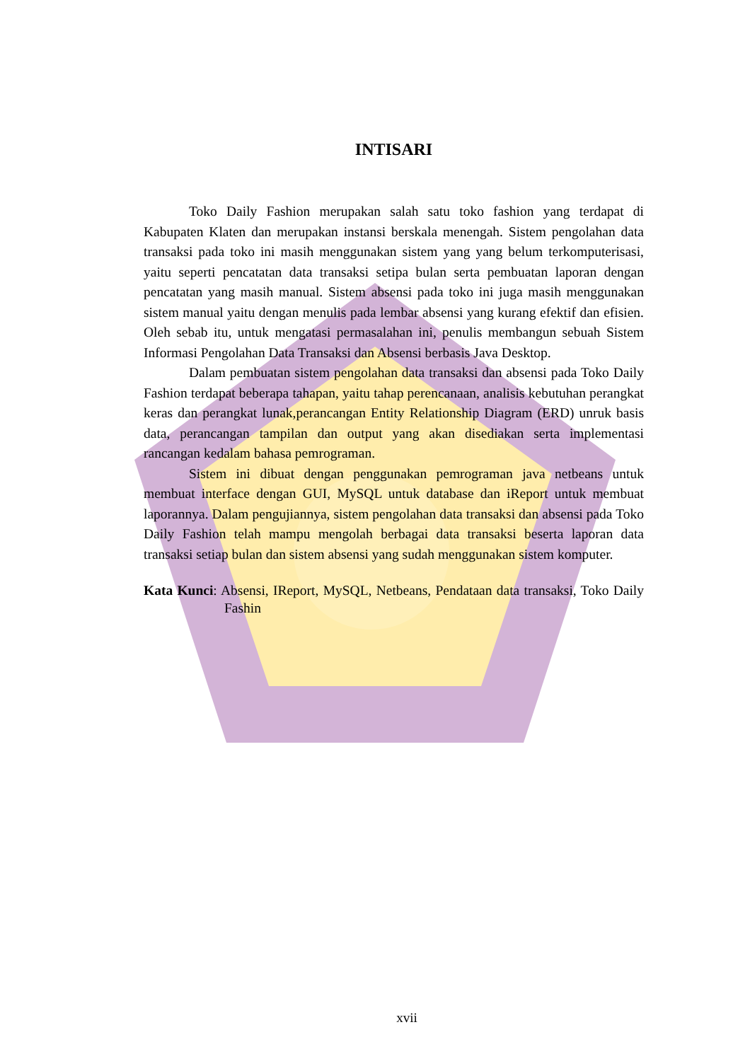INTISARI
Toko Daily Fashion merupakan salah satu toko fashion yang terdapat di Kabupaten Klaten dan merupakan instansi berskala menengah. Sistem pengolahan data transaksi pada toko ini masih menggunakan sistem yang yang belum terkomputerisasi, yaitu seperti pencatatan data transaksi setipa bulan serta pembuatan laporan dengan pencatatan yang masih manual. Sistem absensi pada toko ini juga masih menggunakan sistem manual yaitu dengan menulis pada lembar absensi yang kurang efektif dan efisien. Oleh sebab itu, untuk mengatasi permasalahan ini, penulis membangun sebuah Sistem Informasi Pengolahan Data Transaksi dan Absensi berbasis Java Desktop.
Dalam pembuatan sistem pengolahan data transaksi dan absensi pada Toko Daily Fashion terdapat beberapa tahapan, yaitu tahap perencanaan, analisis kebutuhan perangkat keras dan perangkat lunak,perancangan Entity Relationship Diagram (ERD) unruk basis data, perancangan tampilan dan output yang akan disediakan serta implementasi rancangan kedalam bahasa pemrograman.
Sistem ini dibuat dengan penggunakan pemrograman java netbeans untuk membuat interface dengan GUI, MySQL untuk database dan iReport untuk membuat laporannya. Dalam pengujiannya, sistem pengolahan data transaksi dan absensi pada Toko Daily Fashion telah mampu mengolah berbagai data transaksi beserta laporan data transaksi setiap bulan dan sistem absensi yang sudah menggunakan sistem komputer.
Kata Kunci: Absensi, IReport, MySQL, Netbeans, Pendataan data transaksi, Toko Daily Fashin
xvii